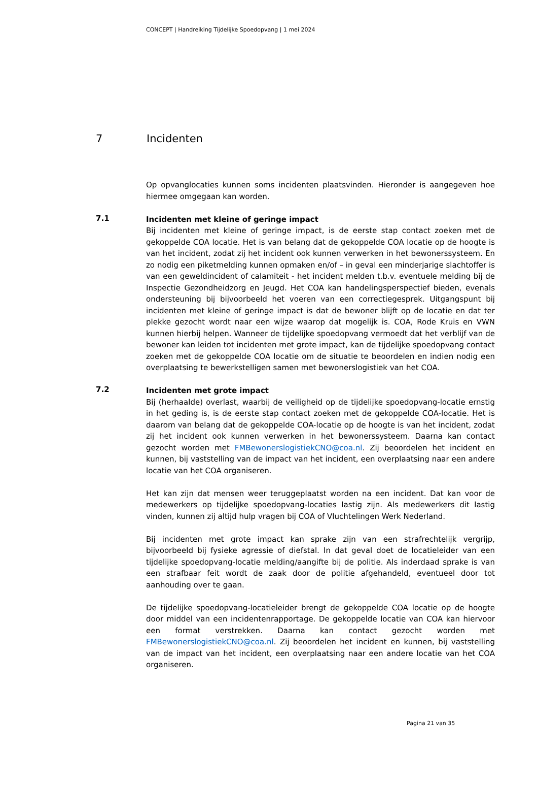CONCEPT | Handreiking Tijdelijke Spoedopvang | 1 mei 2024
7 Incidenten
Op opvanglocaties kunnen soms incidenten plaatsvinden. Hieronder is aangegeven hoe hiermee omgegaan kan worden.
7.1
Incidenten met kleine of geringe impact
Bij incidenten met kleine of geringe impact, is de eerste stap contact zoeken met de gekoppelde COA locatie. Het is van belang dat de gekoppelde COA locatie op de hoogte is van het incident, zodat zij het incident ook kunnen verwerken in het bewonerssysteem. En zo nodig een piketmelding kunnen opmaken en/of – in geval een minderjarige slachtoffer is van een geweldincident of calamiteit - het incident melden t.b.v. eventuele melding bij de Inspectie Gezondheidzorg en Jeugd. Het COA kan handelingsperspectief bieden, evenals ondersteuning bij bijvoorbeeld het voeren van een correctiegesprek. Uitgangspunt bij incidenten met kleine of geringe impact is dat de bewoner blijft op de locatie en dat ter plekke gezocht wordt naar een wijze waarop dat mogelijk is. COA, Rode Kruis en VWN kunnen hierbij helpen. Wanneer de tijdelijke spoedopvang vermoedt dat het verblijf van de bewoner kan leiden tot incidenten met grote impact, kan de tijdelijke spoedopvang contact zoeken met de gekoppelde COA locatie om de situatie te beoordelen en indien nodig een overplaatsing te bewerkstelligen samen met bewonerslogistiek van het COA.
7.2
Incidenten met grote impact
Bij (herhaalde) overlast, waarbij de veiligheid op de tijdelijke spoedopvang-locatie ernstig in het geding is, is de eerste stap contact zoeken met de gekoppelde COA-locatie. Het is daarom van belang dat de gekoppelde COA-locatie op de hoogte is van het incident, zodat zij het incident ook kunnen verwerken in het bewonerssysteem. Daarna kan contact gezocht worden met FMBewonerslogistiekCNO@coa.nl. Zij beoordelen het incident en kunnen, bij vaststelling van de impact van het incident, een overplaatsing naar een andere locatie van het COA organiseren.
Het kan zijn dat mensen weer teruggeplaatst worden na een incident. Dat kan voor de medewerkers op tijdelijke spoedopvang-locaties lastig zijn. Als medewerkers dit lastig vinden, kunnen zij altijd hulp vragen bij COA of Vluchtelingen Werk Nederland.
Bij incidenten met grote impact kan sprake zijn van een strafrechtelijk vergrijp, bijvoorbeeld bij fysieke agressie of diefstal. In dat geval doet de locatieleider van een tijdelijke spoedopvang-locatie melding/aangifte bij de politie. Als inderdaad sprake is van een strafbaar feit wordt de zaak door de politie afgehandeld, eventueel door tot aanhouding over te gaan.
De tijdelijke spoedopvang-locatieleider brengt de gekoppelde COA locatie op de hoogte door middel van een incidentenrapportage. De gekoppelde locatie van COA kan hiervoor een format verstrekken. Daarna kan contact gezocht worden met FMBewonerslogistiekCNO@coa.nl. Zij beoordelen het incident en kunnen, bij vaststelling van de impact van het incident, een overplaatsing naar een andere locatie van het COA organiseren.
Pagina 21 van 35